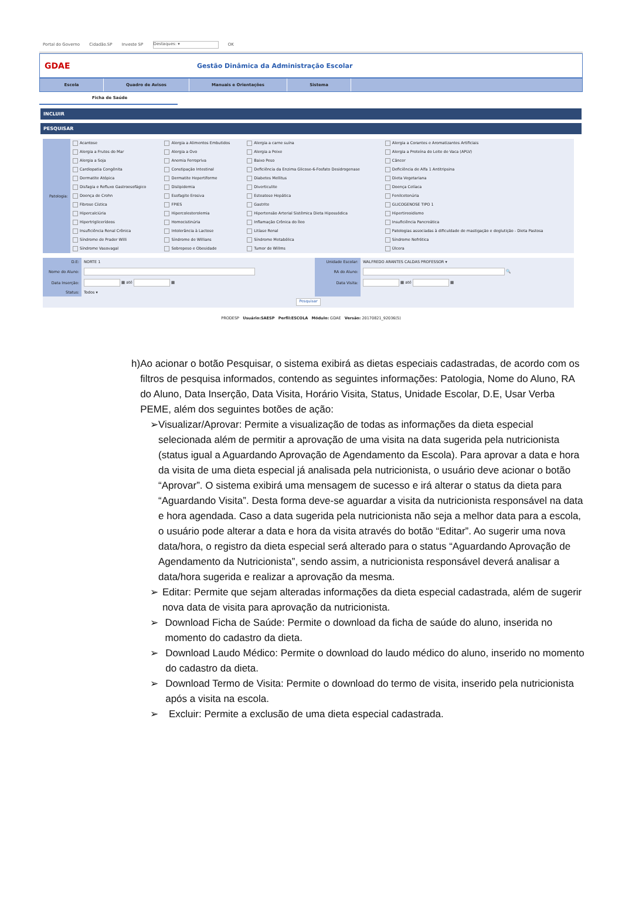Portal do Governo Cidadão.SP Investe SP Destaques: ▾ OK
GDAE
Gestão Dinâmica da Administração Escolar
Escola Quadro de Avisos Manuais e Orientações Sistema
Ficha de Saúde
INCLUIR
PESQUISAR
| Patologia: | Acantose | Alergia a Alimentos Embutidos | Alergia a carne suína | Alergia a Corantes e Aromatizantes Artificiais |
| | Alergia a Frutos do Mar | Alergia a Ovo | Alergia a Peixe | Alergia a Proteína do Leite de Vaca (APLV) |
| | Alergia a Soja | Anemia Ferropriva | Baixo Peso | Câncer |
| | Cardiopatia Congênita | Constipação Intestinal | Deficiência da Enzima Glicose-6-Fosfato Desidrogenase | Deficiência de Alfa 1 Antitripsina |
| | Dermatite Atópica | Dermatite Hepertiforme | Diabetes Mellitus | Dieta Vegetariana |
| | Disfagia e Refluxo Gastroesofágico | Dislipidemia | Diverticulite | Doença Celíaca |
| | Doença de Crohn | Esofagite Erosiva | Esteatose Hepática | Fenilcetonúria |
| | Fibrose Cística | FPIES | Gastrite | GLICOGENOSE TIPO 1 |
| | Hipercalciúria | Hipercolesterolemia | Hipertensão Arterial Sistêmica Dieta Hipossódica | Hipertireoidismo |
| | Hipertriglicerídeos | Homocistinúria | Inflamação Crônica do Íleo | Insuficiência Pancreática |
| | Insuficiência Renal Crônica | Intolerância à Lactose | Litíase Renal | Patologias associadas à dificuldade de mastigação e deglutição - Dieta Pastosa |
| | Síndrome de Prader Willi | Síndrome de Willians | Síndrome Metabólica | Síndrome Nefrótica |
| | Síndrome Vasovagal | Sobrepeso e Obesidade | Tumor de Willms | Úlcera |
| D.E: | NORTE 1 | Unidade Escolar: | WALFREDO ARANTES CALDAS PROFESSOR ▾ |
| Nome do Aluno: | | RA do Aluno: | 🔍 |
| Data Inserção: | ▦ até ▦ | Data Visita: | ▦ até ▦ |
| Status: | Todos ▾ | | |
| Pesquisar | | | |
PRODESP Usuário:SAESP Perfil:ESCOLA Módulo: GDAE Versão: 20170821_92036(5)
h) Ao acionar o botão Pesquisar, o sistema exibirá as dietas especiais cadastradas, de acordo com os filtros de pesquisa informados, contendo as seguintes informações: Patologia, Nome do Aluno, RA do Aluno, Data Inserção, Data Visita, Horário Visita, Status, Unidade Escolar, D.E, Usar Verba PEME, além dos seguintes botões de ação:
➢ Visualizar/Aprovar: Permite a visualização de todas as informações da dieta especial selecionada além de permitir a aprovação de uma visita na data sugerida pela nutricionista (status igual a Aguardando Aprovação de Agendamento da Escola). Para aprovar a data e hora da visita de uma dieta especial já analisada pela nutricionista, o usuário deve acionar o botão “Aprovar”. O sistema exibirá uma mensagem de sucesso e irá alterar o status da dieta para “Aguardando Visita”. Desta forma deve-se aguardar a visita da nutricionista responsável na data e hora agendada. Caso a data sugerida pela nutricionista não seja a melhor data para a escola, o usuário pode alterar a data e hora da visita através do botão “Editar”. Ao sugerir uma nova data/hora, o registro da dieta especial será alterado para o status “Aguardando Aprovação de Agendamento da Nutricionista”, sendo assim, a nutricionista responsável deverá analisar a data/hora sugerida e realizar a aprovação da mesma.
➢ Editar: Permite que sejam alteradas informações da dieta especial cadastrada, além de sugerir nova data de visita para aprovação da nutricionista.
➢ Download Ficha de Saúde: Permite o download da ficha de saúde do aluno, inserida no momento do cadastro da dieta.
➢ Download Laudo Médico: Permite o download do laudo médico do aluno, inserido no momento do cadastro da dieta.
➢ Download Termo de Visita: Permite o download do termo de visita, inserido pela nutricionista após a visita na escola.
➢ Excluir: Permite a exclusão de uma dieta especial cadastrada.